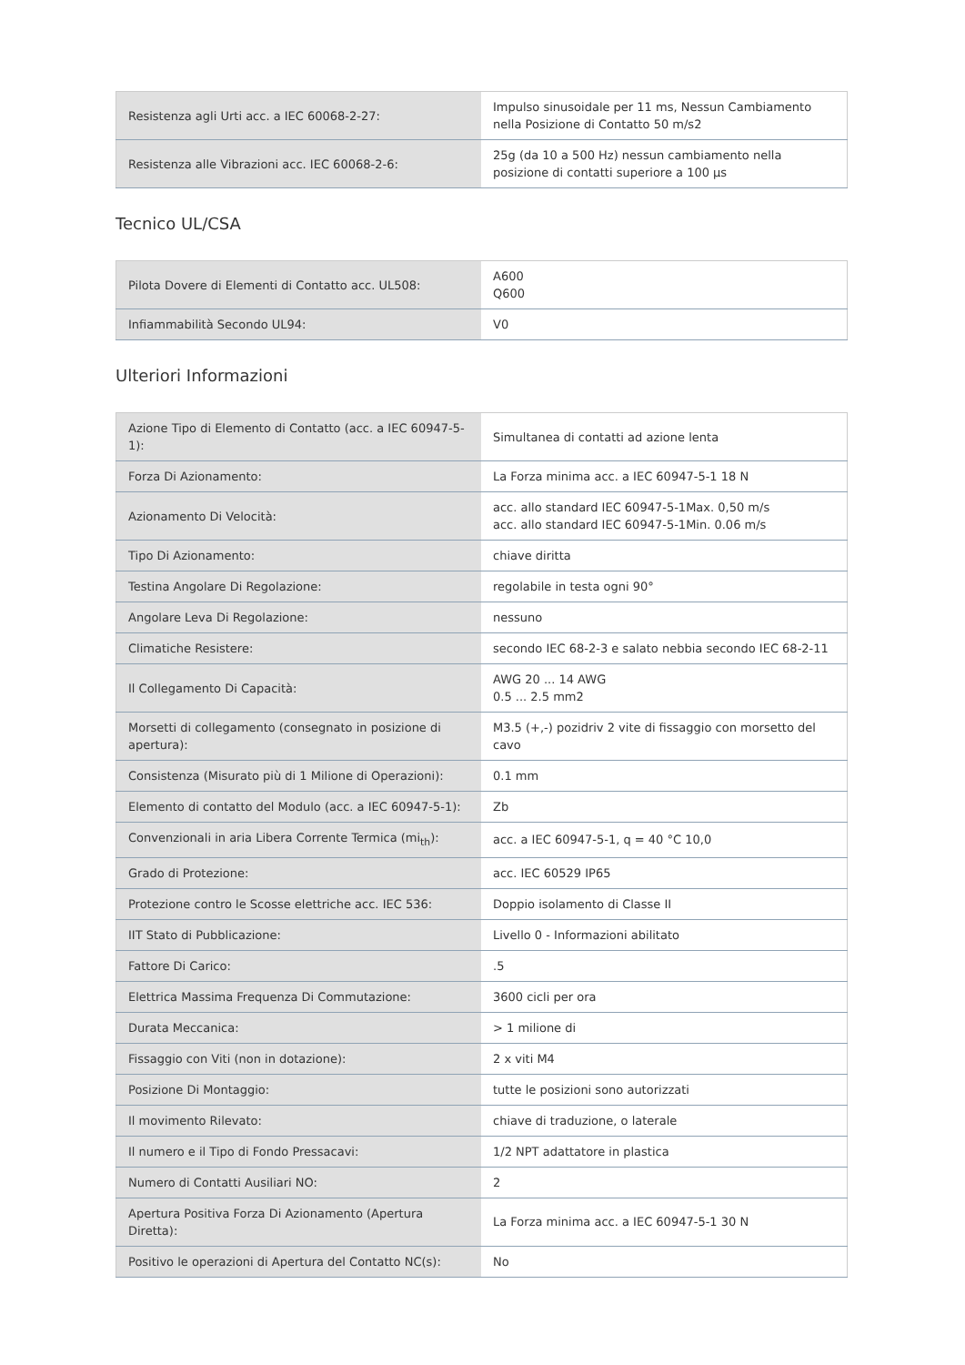| Resistenza agli Urti acc. a IEC 60068-2-27: | Impulso sinusoidale per 11 ms, Nessun Cambiamento nella Posizione di Contatto 50 m/s2 |
| Resistenza alle Vibrazioni acc. IEC 60068-2-6: | 25g (da 10 a 500 Hz) nessun cambiamento nella posizione di contatti superiore a 100 µs |
Tecnico UL/CSA
| Pilota Dovere di Elementi di Contatto acc. UL508: | A600 Q600 |
| Infiammabilità Secondo UL94: | V0 |
Ulteriori Informazioni
| Azione Tipo di Elemento di Contatto (acc. a IEC 60947-5-1): | Simultanea di contatti ad azione lenta |
| Forza Di Azionamento: | La Forza minima acc. a IEC 60947-5-1 18 N |
| Azionamento Di Velocità: | acc. allo standard IEC 60947-5-1Max. 0,50 m/s acc. allo standard IEC 60947-5-1Min. 0.06 m/s |
| Tipo Di Azionamento: | chiave diritta |
| Testina Angolare Di Regolazione: | regolabile in testa ogni 90° |
| Angolare Leva Di Regolazione: | nessuno |
| Climatiche Resistere: | secondo IEC 68-2-3 e salato nebbia secondo IEC 68-2-11 |
| Il Collegamento Di Capacità: | AWG 20 ... 14 AWG 0.5 ... 2.5 mm2 |
| Morsetti di collegamento (consegnato in posizione di apertura): | M3.5 (+,-) pozidriv 2 vite di fissaggio con morsetto del cavo |
| Consistenza (Misurato più di 1 Milione di Operazioni): | 0.1 mm |
| Elemento di contatto del Modulo (acc. a IEC 60947-5-1): | Zb |
| Convenzionali in aria Libera Corrente Termica (mi<sub>th</sub>): | acc. a IEC 60947-5-1, q = 40 °C 10,0 |
| Grado di Protezione: | acc. IEC 60529 IP65 |
| Protezione contro le Scosse elettriche acc. IEC 536: | Doppio isolamento di Classe II |
| IIT Stato di Pubblicazione: | Livello 0 - Informazioni abilitato |
| Fattore Di Carico: | .5 |
| Elettrica Massima Frequenza Di Commutazione: | 3600 cicli per ora |
| Durata Meccanica: | > 1 milione di |
| Fissaggio con Viti (non in dotazione): | 2 x viti M4 |
| Posizione Di Montaggio: | tutte le posizioni sono autorizzati |
| Il movimento Rilevato: | chiave di traduzione, o laterale |
| Il numero e il Tipo di Fondo Pressacavi: | 1/2 NPT adattatore in plastica |
| Numero di Contatti Ausiliari NO: | 2 |
| Apertura Positiva Forza Di Azionamento (Apertura Diretta): | La Forza minima acc. a IEC 60947-5-1 30 N |
| Positivo le operazioni di Apertura del Contatto NC(s): | No |